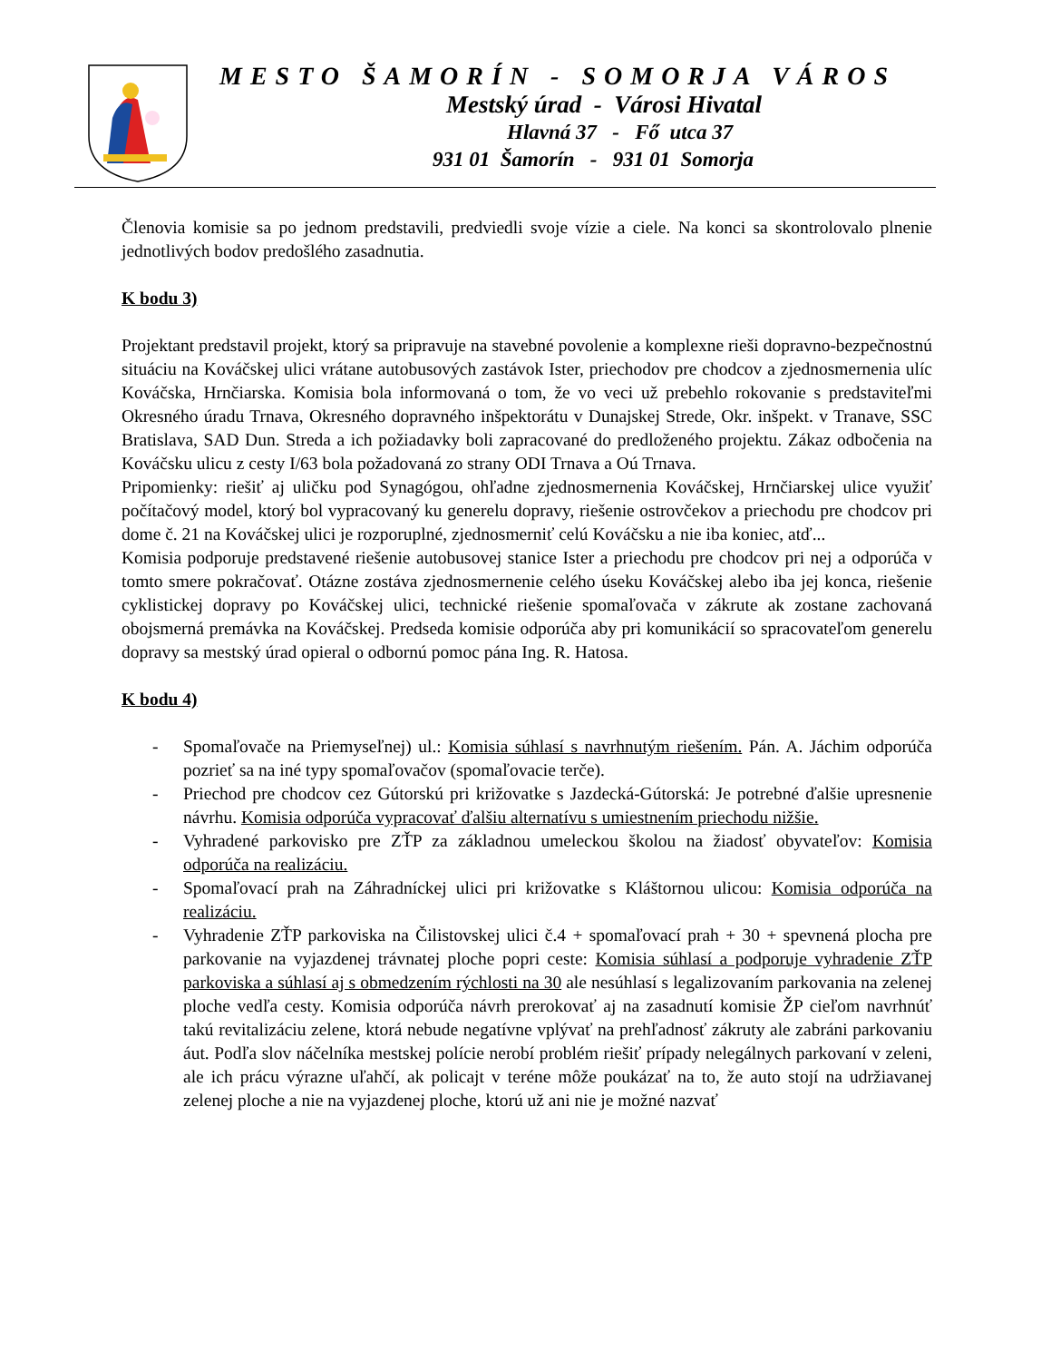MESTO ŠAMORÍN - SOMORJA VÁROS
Mestský úrad - Városi Hivatal
Hlavná 37 - Fő utca 37
931 01 Šamorín - 931 01 Somorja
Členovia komisie sa po jednom predstavili, predviedli svoje vízie a ciele. Na konci sa skontrolovalo plnenie jednotlivých bodov predošlého zasadnutia.
K bodu 3)
Projektant predstavil projekt, ktorý sa pripravuje na stavebné povolenie a komplexne rieši dopravno-bezpečnostnú situáciu na Kováčskej ulici vrátane autobusových zastávok Ister, priechodov pre chodcov a zjednosmernenia ulíc Kováčska, Hrnčiarska. Komisia bola informovaná o tom, že vo veci už prebehlo rokovanie s predstaviteľmi Okresného úradu Trnava, Okresného dopravného inšpektorátu v Dunajskej Strede, Okr. inšpekt. v Tranave, SSC Bratislava, SAD Dun. Streda a ich požiadavky boli zapracované do predloženého projektu. Zákaz odbočenia na Kováčsku ulicu z cesty I/63 bola požadovaná zo strany ODI Trnava a Oú Trnava.
Pripomienky: riešiť aj uličku pod Synagógou, ohľadne zjednosmernenia Kováčskej, Hrnčiarskej ulice využiť počítačový model, ktorý bol vypracovaný ku generelu dopravy, riešenie ostrovčekov a priechodu pre chodcov pri dome č. 21 na Kováčskej ulici je rozporuplné, zjednosmerniť celú Kováčsku a nie iba koniec, atď...
Komisia podporuje predstavené riešenie autobusovej stanice Ister a priechodu pre chodcov pri nej a odporúča v tomto smere pokračovať. Otázne zostáva zjednosmernenie celého úseku Kováčskej alebo iba jej konca, riešenie cyklistickej dopravy po Kováčskej ulici, technické riešenie spomaľovača v zákrute ak zostane zachovaná obojsmerná premávka na Kováčskej. Predseda komisie odporúča aby pri komunikácií so spracovateľom generelu dopravy sa mestský úrad opieral o odbornú pomoc pána Ing. R. Hatosa.
K bodu 4)
- Spomaľovače na Priemyseľnej) ul.: Komisia súhlasí s navrhnutým riešením. Pán. A. Jáchim odporúča pozrieť sa na iné typy spomaľovačov (spomaľovacie terče).
- Priechod pre chodcov cez Gútorskú pri križovatke s Jazdecká-Gútorská: Je potrebné ďalšie upresnenie návrhu. Komisia odporúča vypracovať ďalšiu alternatívu s umiestnením priechodu nižšie.
- Vyhradené parkovisko pre ZŤP za základnou umeleckou školou na žiadosť obyvateľov: Komisia odporúča na realizáciu.
- Spomaľovací prah na Záhradníckej ulici pri križovatke s Kláštornou ulicou: Komisia odporúča na realizáciu.
- Vyhradenie ZŤP parkoviska na Čilistovskej ulici č.4 + spomaľovací prah + 30 + spevnená plocha pre parkovanie na vyjazdenej trávnatej ploche popri ceste: Komisia súhlasí a podporuje vyhradenie ZŤP parkoviska a súhlasí aj s obmedzením rýchlosti na 30 ale nesúhlasí s legalizovaním parkovania na zelenej ploche vedľa cesty. Komisia odporúča návrh prerokovať aj na zasadnutí komisie ŽP cieľom navrhnúť takú revitalizáciu zelene, ktorá nebude negatívne vplývať na prehľadnosť zákruty ale zabráni parkovaniu áut. Podľa slov náčelníka mestskej polície nerobí problém riešiť prípady nelegálnych parkovaní v zeleni, ale ich prácu výrazne uľahčí, ak policajt v teréne môže poukázať na to, že auto stojí na udržiavanej zelenej ploche a nie na vyjazdenej ploche, ktorú už ani nie je možné nazvať